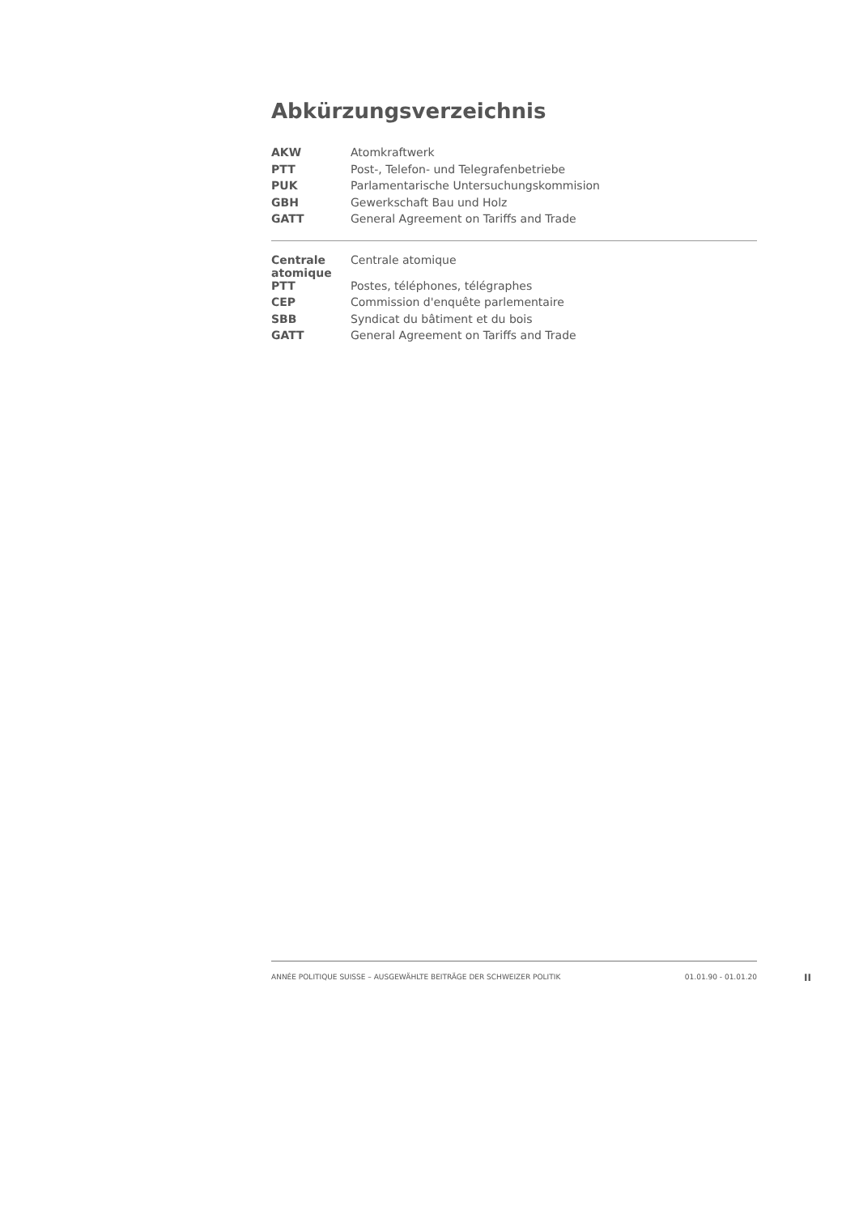Abkürzungsverzeichnis
| AKW | Atomkraftwerk |
| PTT | Post-, Telefon- und Telegrafenbetriebe |
| PUK | Parlamentarische Untersuchungskommision |
| GBH | Gewerkschaft Bau und Holz |
| GATT | General Agreement on Tariffs and Trade |
| Centrale atomique | Centrale atomique |
| PTT | Postes, téléphones, télégraphes |
| CEP | Commission d'enquête parlementaire |
| SBB | Syndicat du bâtiment et du bois |
| GATT | General Agreement on Tariffs and Trade |
ANNÉE POLITIQUE SUISSE – AUSGEWÄHLTE BEITRÄGE DER SCHWEIZER POLITIK 01.01.90 - 01.01.20
II